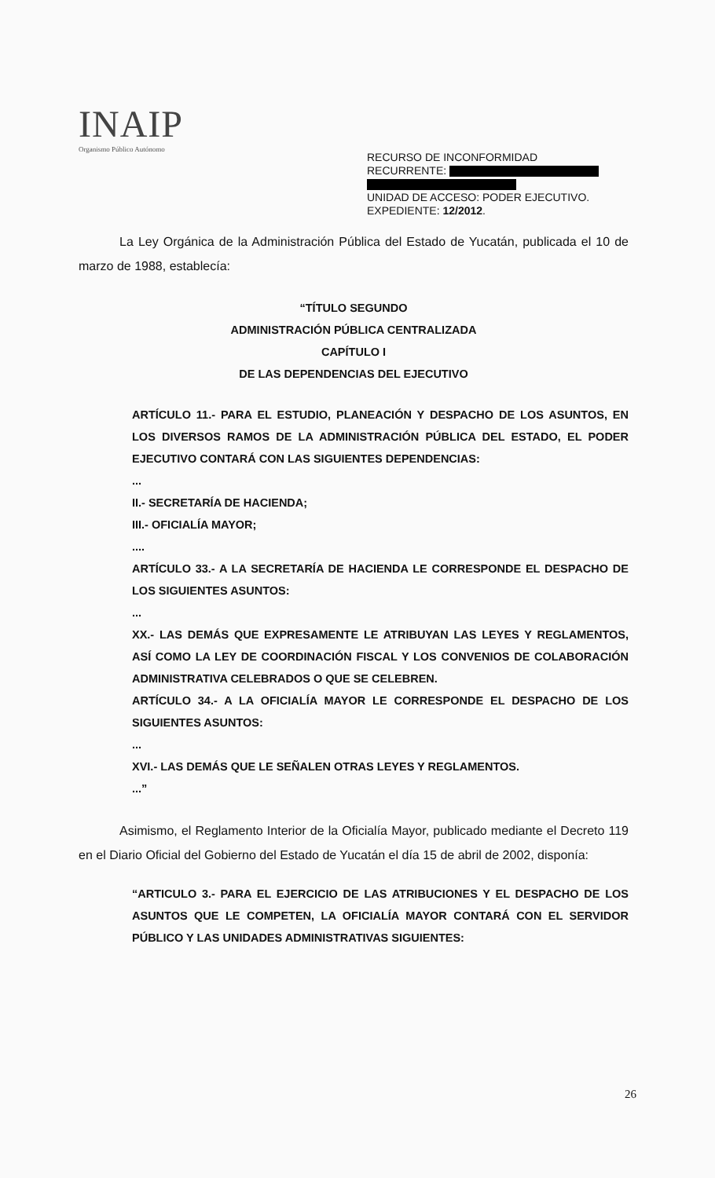INAIP
Organismo Público Autónomo
RECURSO DE INCONFORMIDAD
RECURRENTE:
UNIDAD DE ACCESO: PODER EJECUTIVO.
EXPEDIENTE: 12/2012.
La Ley Orgánica de la Administración Pública del Estado de Yucatán, publicada el 10 de marzo de 1988, establecía:
“TÍTULO SEGUNDO
ADMINISTRACIÓN PÚBLICA CENTRALIZADA
CAPÍTULO I
DE LAS DEPENDENCIAS DEL EJECUTIVO
ARTÍCULO 11.- PARA EL ESTUDIO, PLANEACIÓN Y DESPACHO DE LOS ASUNTOS, EN LOS DIVERSOS RAMOS DE LA ADMINISTRACIÓN PÚBLICA DEL ESTADO, EL PODER EJECUTIVO CONTARÁ CON LAS SIGUIENTES DEPENDENCIAS:
...
II.- SECRETARÍA DE HACIENDA;
III.- OFICIALÍA MAYOR;
....
ARTÍCULO 33.- A LA SECRETARÍA DE HACIENDA LE CORRESPONDE EL DESPACHO DE LOS SIGUIENTES ASUNTOS:
...
XX.- LAS DEMÁS QUE EXPRESAMENTE LE ATRIBUYAN LAS LEYES Y REGLAMENTOS, ASÍ COMO LA LEY DE COORDINACIÓN FISCAL Y LOS CONVENIOS DE COLABORACIÓN ADMINISTRATIVA CELEBRADOS O QUE SE CELEBREN.
ARTÍCULO 34.- A LA OFICIALÍA MAYOR LE CORRESPONDE EL DESPACHO DE LOS SIGUIENTES ASUNTOS:
...
XVI.- LAS DEMÁS QUE LE SEÑALEN OTRAS LEYES Y REGLAMENTOS.
...”
Asimismo, el Reglamento Interior de la Oficialía Mayor, publicado mediante el Decreto 119 en el Diario Oficial del Gobierno del Estado de Yucatán el día 15 de abril de 2002, disponía:
“ARTICULO 3.- PARA EL EJERCICIO DE LAS ATRIBUCIONES Y EL DESPACHO DE LOS ASUNTOS QUE LE COMPETEN, LA OFICIALÍA MAYOR CONTARÁ CON EL SERVIDOR PÚBLICO Y LAS UNIDADES ADMINISTRATIVAS SIGUIENTES:
26